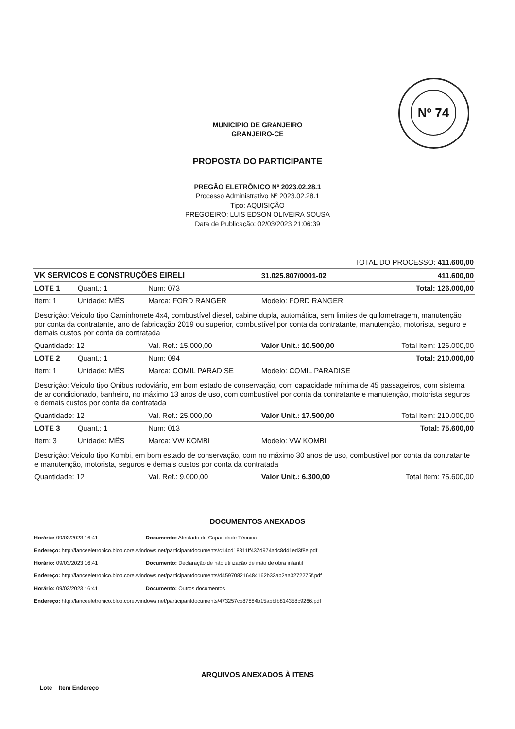Nº 74
MUNICIPIO DE GRANJEIRO
GRANJEIRO-CE
PROPOSTA DO PARTICIPANTE
PREGÃO ELETRÔNICO Nº 2023.02.28.1
Processo Administrativo Nº 2023.02.28.1
Tipo: AQUISIÇÃO
PREGOEIRO: LUIS EDSON OLIVEIRA SOUSA
Data de Publicação: 02/03/2023 21:06:39
| TOTAL DO PROCESSO: 411.600,00 | | | | |
| VK SERVICOS E CONSTRUÇÕES EIRELI | | | 31.025.807/0001-02 | 411.600,00 |
| LOTE 1 | Quant.: 1 | Num: 073 | | Total: 126.000,00 |
| Item: 1 | Unidade: MÊS | Marca: FORD RANGER | Modelo: FORD RANGER | |
| Descrição: Veiculo tipo Caminhonete 4x4, combustível diesel, cabine dupla, automática, sem limites de quilometragem, manutenção por conta da contratante, ano de fabricação 2019 ou superior, combustível por conta da contratante, manutenção, motorista, seguro e demais custos por conta da contratada | | | | |
| Quantidade: 12 | | Val. Ref.: 15.000,00 | Valor Unit.: 10.500,00 | Total Item: 126.000,00 |
| LOTE 2 | Quant.: 1 | Num: 094 | | Total: 210.000,00 |
| Item: 1 | Unidade: MÊS | Marca: COMIL PARADISE | Modelo: COMIL PARADISE | |
| Descrição: Veiculo tipo Ônibus rodoviário, em bom estado de conservação, com capacidade mínima de 45 passageiros, com sistema de ar condicionado, banheiro, no máximo 13 anos de uso, com combustível por conta da contratante e manutenção, motorista seguros e demais custos por conta da contratada | | | | |
| Quantidade: 12 | | Val. Ref.: 25.000,00 | Valor Unit.: 17.500,00 | Total Item: 210.000,00 |
| LOTE 3 | Quant.: 1 | Num: 013 | | Total: 75.600,00 |
| Item: 3 | Unidade: MÊS | Marca: VW KOMBI | Modelo: VW KOMBI | |
| Descrição: Veiculo tipo Kombi, em bom estado de conservação, com no máximo 30 anos de uso, combustível por conta da contratante e manutenção, motorista, seguros e demais custos por conta da contratada | | | | |
| Quantidade: 12 | | Val. Ref.: 9.000,00 | Valor Unit.: 6.300,00 | Total Item: 75.600,00 |
DOCUMENTOS ANEXADOS
Horário: 09/03/2023 16:41 Documento: Atestado de Capacidade Técnica
Endereço: http://lanceeletronico.blob.core.windows.net/participantdocuments/c14cd18811ff437d974adc8d41ed3f8e.pdf
Horário: 09/03/2023 16:41 Documento: Declaração de não utilização de mão de obra infantil
Endereço: http://lanceeletronico.blob.core.windows.net/participantdocuments/d459708216484162b32ab2aa3272275f.pdf
Horário: 09/03/2023 16:41 Documento: Outros documentos
Endereço: http://lanceeletronico.blob.core.windows.net/participantdocuments/473257cb87884b15abbfb814358c9266.pdf
ARQUIVOS ANEXADOS À ITENS
Lote Item Endereço